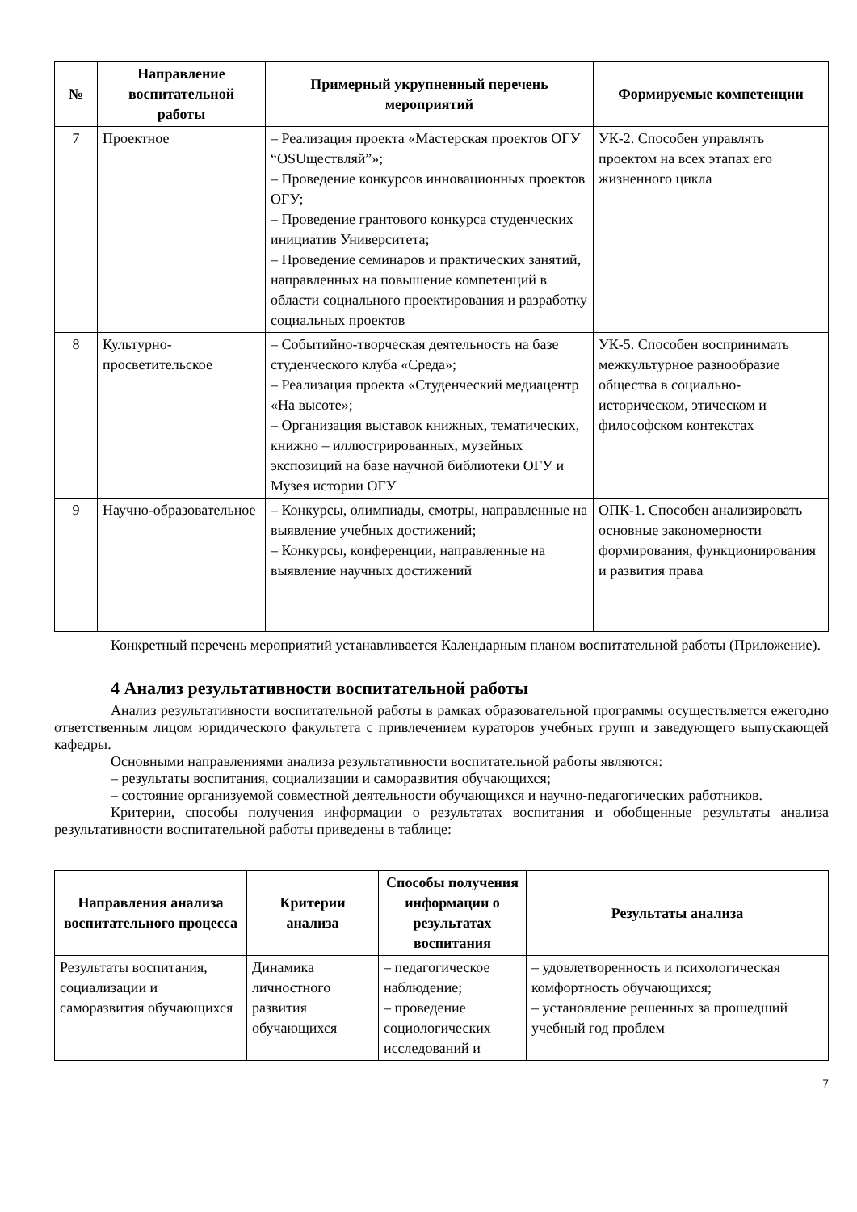| № | Направление воспитательной работы | Примерный укрупненный перечень мероприятий | Формируемые компетенции |
| --- | --- | --- | --- |
| 7 | Проектное | – Реализация проекта «Мастерская проектов ОГУ “OSUществляй”»; – Проведение конкурсов инновационных проектов ОГУ; – Проведение грантового конкурса студенческих инициатив Университета; – Проведение семинаров и практических занятий, направленных на повышение компетенций в области социального проектирования и разработку социальных проектов | УК-2. Способен управлять проектом на всех этапах его жизненного цикла |
| 8 | Культурно-просветительское | – Событийно-творческая деятельность на базе студенческого клуба «Среда»; – Реализация проекта «Студенческий медиацентр «На высоте»; – Организация выставок книжных, тематических, книжно – иллюстрированных, музейных экспозиций на базе научной библиотеки ОГУ и Музея истории ОГУ | УК-5. Способен воспринимать межкультурное разнообразие общества в социально-историческом, этическом и философском контекстах |
| 9 | Научно-образовательное | – Конкурсы, олимпиады, смотры, направленные на выявление учебных достижений; – Конкурсы, конференции, направленные на выявление научных достижений | ОПК-1. Способен анализировать основные закономерности формирования, функционирования и развития права |
Конкретный перечень мероприятий устанавливается Календарным планом воспитательной работы (Приложение).
4 Анализ результативности воспитательной работы
Анализ результативности воспитательной работы в рамках образовательной программы осуществляется ежегодно ответственным лицом юридического факультета с привлечением кураторов учебных групп и заведующего выпускающей кафедры.
Основными направлениями анализа результативности воспитательной работы являются:
– результаты воспитания, социализации и саморазвития обучающихся;
– состояние организуемой совместной деятельности обучающихся и научно-педагогических работников.
Критерии, способы получения информации о результатах воспитания и обобщенные результаты анализа результативности воспитательной работы приведены в таблице:
| Направления анализа воспитательного процесса | Критерии анализа | Способы получения информации о результатах воспитания | Результаты анализа |
| --- | --- | --- | --- |
| Результаты воспитания, социализации и саморазвития обучающихся | Динамика личностного развития обучающихся | – педагогическое наблюдение; – проведение социологических исследований и | – удовлетворенность и психологическая комфортность обучающихся; – установление решенных за прошедший учебный год проблем |
7